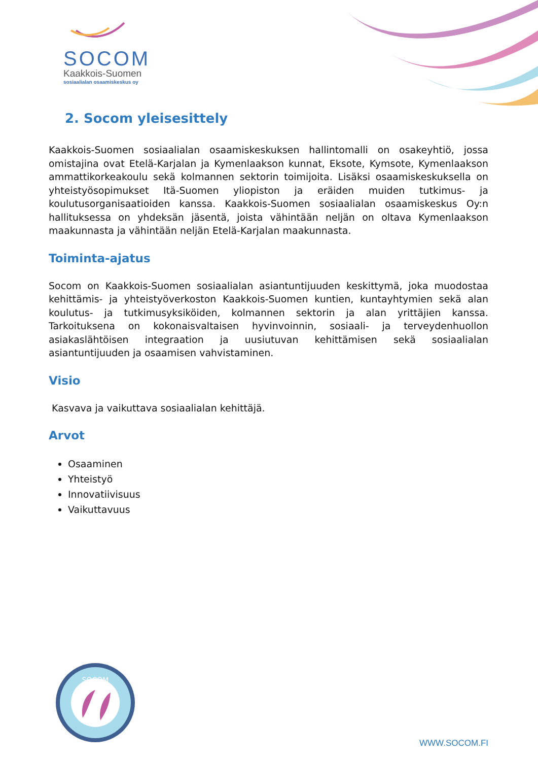SOCOM
Kaakkois-Suomen
sosiaalialan osaamiskeskus oy
2. Socom yleisesittely
Kaakkois-Suomen sosiaalialan osaamiskeskuksen hallintomalli on osakeyhtiö, jossa omistajina ovat Etelä-Karjalan ja Kymenlaakson kunnat, Eksote, Kymsote, Kymenlaakson ammattikorkeakoulu sekä kolmannen sektorin toimijoita. Lisäksi osaamiskeskuksella on yhteistyösopimukset Itä-Suomen yliopiston ja eräiden muiden tutkimus- ja koulutusorganisaatioiden kanssa. Kaakkois-Suomen sosiaalialan osaamiskeskus Oy:n hallituksessa on yhdeksän jäsentä, joista vähintään neljän on oltava Kymenlaakson maakunnasta ja vähintään neljän Etelä-Karjalan maakunnasta.
Toiminta-ajatus
Socom on Kaakkois-Suomen sosiaalialan asiantuntijuuden keskittymä, joka muodostaa kehittämis- ja yhteistyöverkoston Kaakkois-Suomen kuntien, kuntayhtymien sekä alan koulutus- ja tutkimusyksiköiden, kolmannen sektorin ja alan yrittäjien kanssa. Tarkoituksena on kokonaisvaltaisen hyvinvoinnin, sosiaali- ja terveydenhuollon asiakaslähtöisen integraation ja uusiutuvan kehittämisen sekä sosiaalialan asiantuntijuuden ja osaamisen vahvistaminen.
Visio
Kasvava ja vaikuttava sosiaalialan kehittäjä.
Arvot
Osaaminen
Yhteistyö
Innovatiivisuus
Vaikuttavuus
SOCOM
WWW.SOCOM.FI